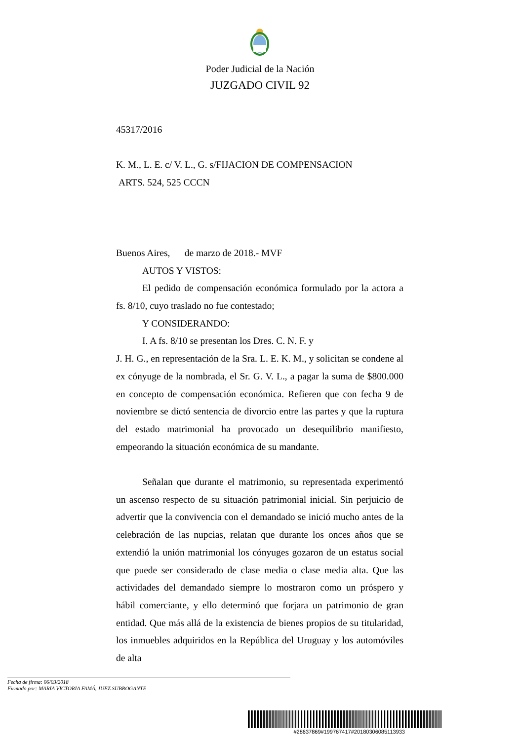Poder Judicial de la Nación
JUZGADO CIVIL 92
45317/2016
K. M., L. E. c/ V. L., G. s/FIJACION DE COMPENSACION
ARTS. 524, 525 CCCN
Buenos Aires, de marzo de 2018.- MVF
AUTOS Y VISTOS:
El pedido de compensación económica formulado por la actora a fs. 8/10, cuyo traslado no fue contestado;
Y CONSIDERANDO:
I. A fs. 8/10 se presentan los Dres. C. N. F. y
J. H. G., en representación de la Sra. L. E. K. M., y solicitan se condene al ex cónyuge de la nombrada, el Sr. G. V. L., a pagar la suma de $800.000 en concepto de compensación económica. Refieren que con fecha 9 de noviembre se dictó sentencia de divorcio entre las partes y que la ruptura del estado matrimonial ha provocado un desequilibrio manifiesto, empeorando la situación económica de su mandante.
Señalan que durante el matrimonio, su representada experimentó un ascenso respecto de su situación patrimonial inicial. Sin perjuicio de advertir que la convivencia con el demandado se inició mucho antes de la celebración de las nupcias, relatan que durante los onces años que se extendió la unión matrimonial los cónyuges gozaron de un estatus social que puede ser considerado de clase media o clase media alta. Que las actividades del demandado siempre lo mostraron como un próspero y hábil comerciante, y ello determinó que forjara un patrimonio de gran entidad. Que más allá de la existencia de bienes propios de su titularidad, los inmuebles adquiridos en la República del Uruguay y los automóviles de alta
Fecha de firma: 06/03/2018
Firmado por: MARIA VICTORIA FAMÁ, JUEZ SUBROGANTE
#28637869#199767417#20180306085113933